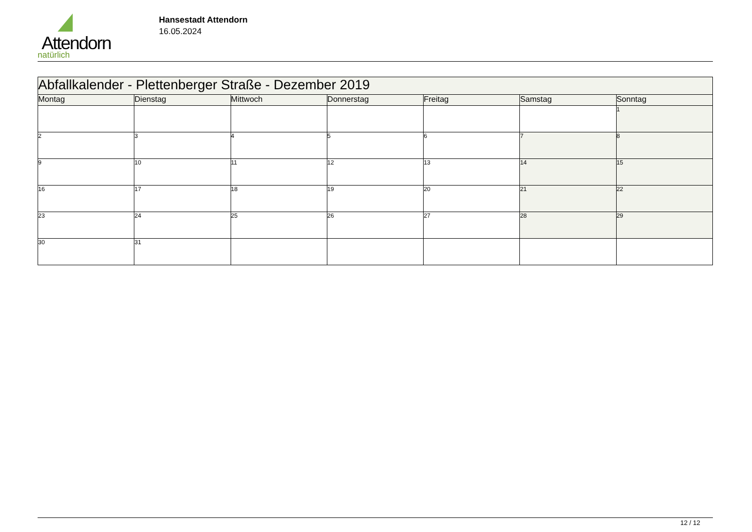Attendorn
natürlich
Hansestadt Attendorn
16.05.2024
| Abfallkalender - Plettenberger Straße - Dezember 2019 | | | | | | |
| Montag | Dienstag | Mittwoch | Donnerstag | Freitag | Samstag | Sonntag |
| | | | | | | 1 |
| 2 | 3 | 4 | 5 | 6 | 7 | 8 |
| 9 | 10 | 11 | 12 | 13 | 14 | 15 |
| 16 | 17 | 18 | 19 | 20 | 21 | 22 |
| 23 | 24 | 25 | 26 | 27 | 28 | 29 |
| 30 | 31 | | | | | |
12 / 12